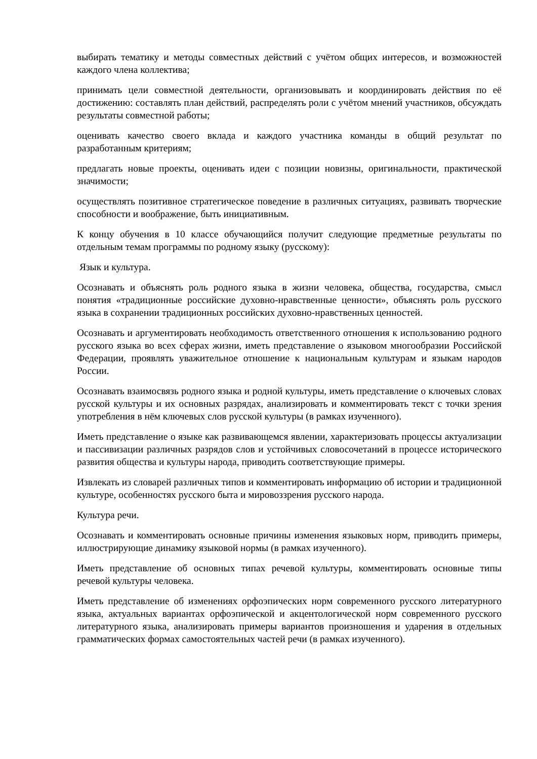выбирать тематику и методы совместных действий с учётом общих интересов, и возможностей каждого члена коллектива;
принимать цели совместной деятельности, организовывать и координировать действия по её достижению: составлять план действий, распределять роли с учётом мнений участников, обсуждать результаты совместной работы;
оценивать качество своего вклада и каждого участника команды в общий результат по разработанным критериям;
предлагать новые проекты, оценивать идеи с позиции новизны, оригинальности, практической значимости;
осуществлять позитивное стратегическое поведение в различных ситуациях, развивать творческие способности и воображение, быть инициативным.
К концу обучения в 10 классе обучающийся получит следующие предметные результаты по отдельным темам программы по родному языку (русскому):
Язык и культура.
Осознавать и объяснять роль родного языка в жизни человека, общества, государства, смысл понятия «традиционные российские духовно-нравственные ценности», объяснять роль русского языка в сохранении традиционных российских духовно-нравственных ценностей.
Осознавать и аргументировать необходимость ответственного отношения к использованию родного русского языка во всех сферах жизни, иметь представление о языковом многообразии Российской Федерации, проявлять уважительное отношение к национальным культурам и языкам народов России.
Осознавать взаимосвязь родного языка и родной культуры, иметь представление о ключевых словах русской культуры и их основных разрядах, анализировать и комментировать текст с точки зрения употребления в нём ключевых слов русской культуры (в рамках изученного).
Иметь представление о языке как развивающемся явлении, характеризовать процессы актуализации и пассивизации различных разрядов слов и устойчивых словосочетаний в процессе исторического развития общества и культуры народа, приводить соответствующие примеры.
Извлекать из словарей различных типов и комментировать информацию об истории и традиционной культуре, особенностях русского быта и мировоззрения русского народа.
Культура речи.
Осознавать и комментировать основные причины изменения языковых норм, приводить примеры, иллюстрирующие динамику языковой нормы (в рамках изученного).
Иметь представление об основных типах речевой культуры, комментировать основные типы речевой культуры человека.
Иметь представление об изменениях орфоэпических норм современного русского литературного языка, актуальных вариантах орфоэпической и акцентологической норм современного русского литературного языка, анализировать примеры вариантов произношения и ударения в отдельных грамматических формах самостоятельных частей речи (в рамках изученного).